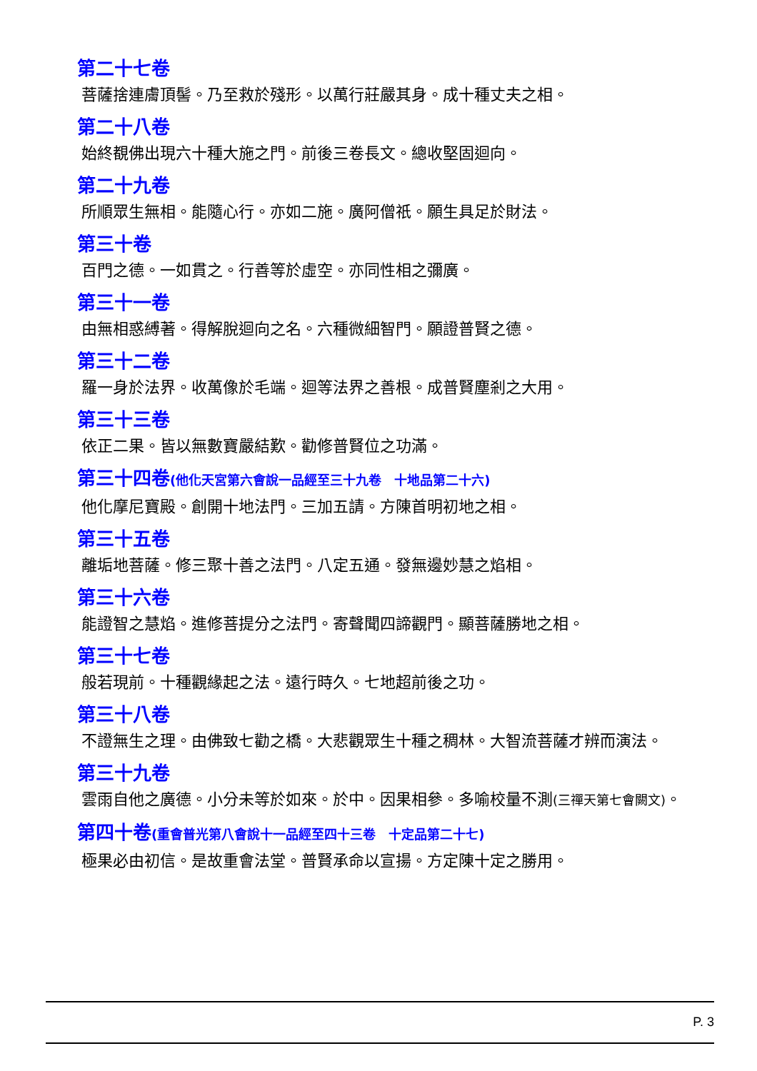第二十七卷
菩薩捨連膚頂髻。乃至救於殘形。以萬行莊嚴其身。成十種丈夫之相。
第二十八卷
始終覩佛出現六十種大施之門。前後三卷長文。總收堅固迴向。
第二十九卷
所順眾生無相。能隨心行。亦如二施。廣阿僧祇。願生具足於財法。
第三十卷
百門之德。一如貫之。行善等於虛空。亦同性相之彌廣。
第三十一卷
由無相惑縛著。得解脫迴向之名。六種微細智門。願證普賢之德。
第三十二卷
羅一身於法界。收萬像於毛端。迴等法界之善根。成普賢塵剎之大用。
第三十三卷
依正二果。皆以無數寶嚴結歎。勸修普賢位之功滿。
第三十四卷(他化天宮第六會說一品經至三十九卷　十地品第二十六)
他化摩尼寶殿。創開十地法門。三加五請。方陳首明初地之相。
第三十五卷
離垢地菩薩。修三聚十善之法門。八定五通。發無邊妙慧之焰相。
第三十六卷
能證智之慧焰。進修菩提分之法門。寄聲聞四諦觀門。顯菩薩勝地之相。
第三十七卷
般若現前。十種觀緣起之法。遠行時久。七地超前後之功。
第三十八卷
不證無生之理。由佛致七勸之橋。大悲觀眾生十種之稠林。大智流菩薩才辨而演法。
第三十九卷
雲雨自他之廣德。小分未等於如來。於中。因果相參。多喻校量不測(三禪天第七會闕文)。
第四十卷(重會普光第八會說十一品經至四十三卷　十定品第二十七)
極果必由初信。是故重會法堂。普賢承命以宣揚。方定陳十定之勝用。
P. 3